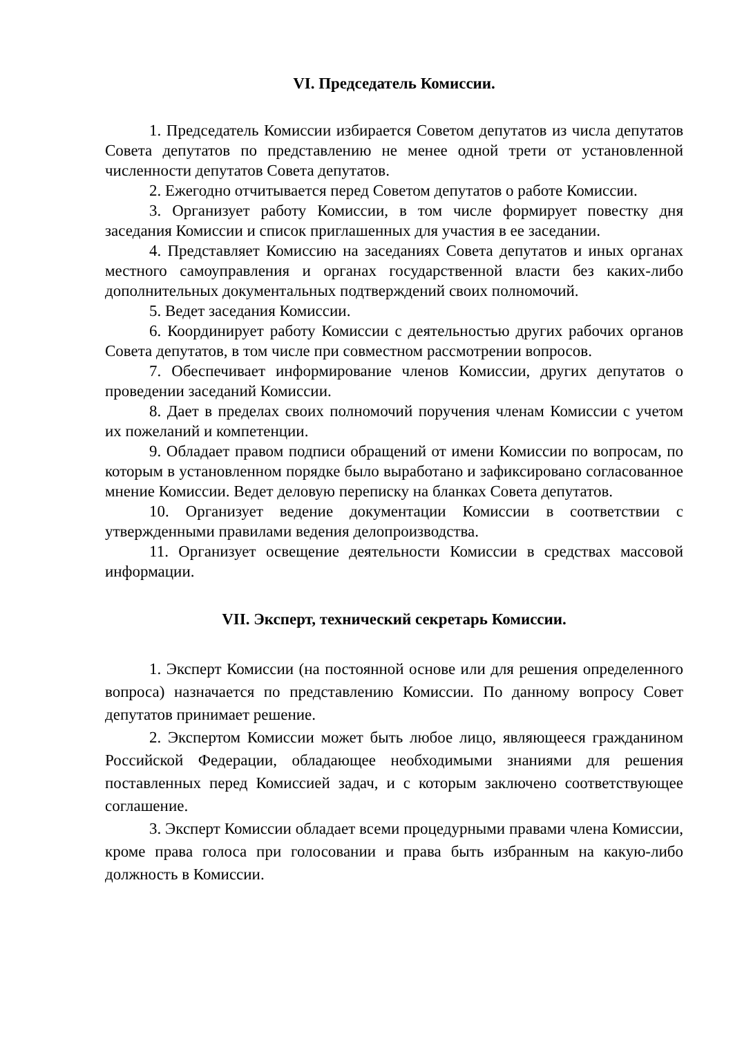VI. Председатель Комиссии.
1. Председатель Комиссии избирается Советом депутатов из числа депутатов Совета депутатов по представлению не менее одной трети от установленной численности депутатов Совета депутатов.
2. Ежегодно отчитывается перед Советом депутатов о работе Комиссии.
3. Организует работу Комиссии, в том числе формирует повестку дня заседания Комиссии и список приглашенных для участия в ее заседании.
4. Представляет Комиссию на заседаниях Совета депутатов и иных органах местного самоуправления и органах государственной власти без каких-либо дополнительных документальных подтверждений своих полномочий.
5. Ведет заседания Комиссии.
6. Координирует работу Комиссии с деятельностью других рабочих органов Совета депутатов, в том числе при совместном рассмотрении вопросов.
7. Обеспечивает информирование членов Комиссии, других депутатов о проведении заседаний Комиссии.
8. Дает в пределах своих полномочий поручения членам Комиссии с учетом их пожеланий и компетенции.
9. Обладает правом подписи обращений от имени Комиссии по вопросам, по которым в установленном порядке было выработано и зафиксировано согласованное мнение Комиссии. Ведет деловую переписку на бланках Совета депутатов.
10. Организует ведение документации Комиссии в соответствии с утвержденными правилами ведения делопроизводства.
11. Организует освещение деятельности Комиссии в средствах массовой информации.
VII. Эксперт, технический секретарь Комиссии.
1. Эксперт Комиссии (на постоянной основе или для решения определенного вопроса) назначается по представлению Комиссии. По данному вопросу Совет депутатов принимает решение.
2. Экспертом Комиссии может быть любое лицо, являющееся гражданином Российской Федерации, обладающее необходимыми знаниями для решения поставленных перед Комиссией задач, и с которым заключено соответствующее соглашение.
3. Эксперт Комиссии обладает всеми процедурными правами члена Комиссии, кроме права голоса при голосовании и права быть избранным на какую-либо должность в Комиссии.